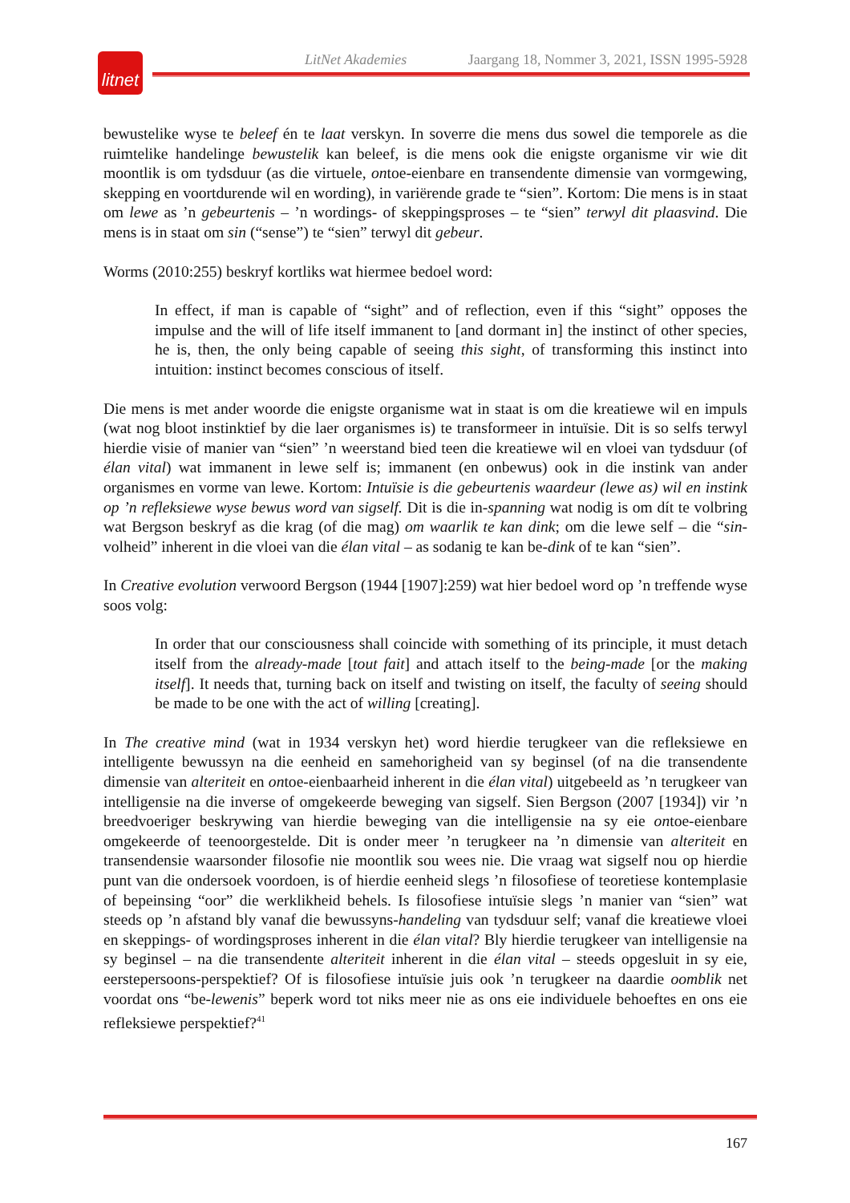LitNet Akademies Jaargang 18, Nommer 3, 2021, ISSN 1995-5928
litnet
bewustelike wyse te beleef én te laat verskyn. In soverre die mens dus sowel die temporele as die ruimtelike handelinge bewustelik kan beleef, is die mens ook die enigste organisme vir wie dit moontlik is om tydsduur (as die virtuele, ontoe-eienbare en transendente dimensie van vormgewing, skepping en voortdurende wil en wording), in variërende grade te “sien”. Kortom: Die mens is in staat om lewe as ’n gebeurtenis – ’n wordings- of skeppingsproses – te “sien” terwyl dit plaasvind. Die mens is in staat om sin (“sense”) te “sien” terwyl dit gebeur.
Worms (2010:255) beskryf kortliks wat hiermee bedoel word:
In effect, if man is capable of “sight” and of reflection, even if this “sight” opposes the impulse and the will of life itself immanent to [and dormant in] the instinct of other species, he is, then, the only being capable of seeing this sight, of transforming this instinct into intuition: instinct becomes conscious of itself.
Die mens is met ander woorde die enigste organisme wat in staat is om die kreatiewe wil en impuls (wat nog bloot instinktief by die laer organismes is) te transformeer in intuïsie. Dit is so selfs terwyl hierdie visie of manier van “sien” ’n weerstand bied teen die kreatiewe wil en vloei van tydsduur (of élan vital) wat immanent in lewe self is; immanent (en onbewus) ook in die instink van ander organismes en vorme van lewe. Kortom: Intuïsie is die gebeurtenis waardeur (lewe as) wil en instink op ’n refleksiewe wyse bewus word van sigself. Dit is die in-spanning wat nodig is om dít te volbring wat Bergson beskryf as die krag (of die mag) om waarlik te kan dink; om die lewe self – die “sin-volheid” inherent in die vloei van die élan vital – as sodanig te kan be-dink of te kan “sien”.
In Creative evolution verwoord Bergson (1944 [1907]:259) wat hier bedoel word op ’n treffende wyse soos volg:
In order that our consciousness shall coincide with something of its principle, it must detach itself from the already-made [tout fait] and attach itself to the being-made [or the making itself]. It needs that, turning back on itself and twisting on itself, the faculty of seeing should be made to be one with the act of willing [creating].
In The creative mind (wat in 1934 verskyn het) word hierdie terugkeer van die refleksiewe en intelligente bewussyn na die eenheid en samehorigheid van sy beginsel (of na die transendente dimensie van alteriteit en ontoe-eienbaarheid inherent in die élan vital) uitgebeeld as ’n terugkeer van intelligensie na die inverse of omgekeerde beweging van sigself. Sien Bergson (2007 [1934]) vir ’n breedvoeriger beskrywing van hierdie beweging van die intelligensie na sy eie ontoe-eienbare omgekeerde of teenoorgestelde. Dit is onder meer ’n terugkeer na ’n dimensie van alteriteit en transendensie waarsonder filosofie nie moontlik sou wees nie. Die vraag wat sigself nou op hierdie punt van die ondersoek voordoen, is of hierdie eenheid slegs ’n filosofiese of teoretiese kontemplasie of bepeinsing “oor” die werklikheid behels. Is filosofiese intuïsie slegs ’n manier van “sien” wat steeds op ’n afstand bly vanaf die bewussyns-handeling van tydsduur self; vanaf die kreatiewe vloei en skeppings- of wordingsproses inherent in die élan vital? Bly hierdie terugkeer van intelligensie na sy beginsel – na die transendente alteriteit inherent in die élan vital – steeds opgesluit in sy eie, eerstepersoons-perspektief? Of is filosofiese intuïsie juis ook ’n terugkeer na daardie oomblik net voordat ons “be-lewenis” beperk word tot niks meer nie as ons eie individuele behoeftes en ons eie refleksiewe perspektief?<sup>41</sup>
167